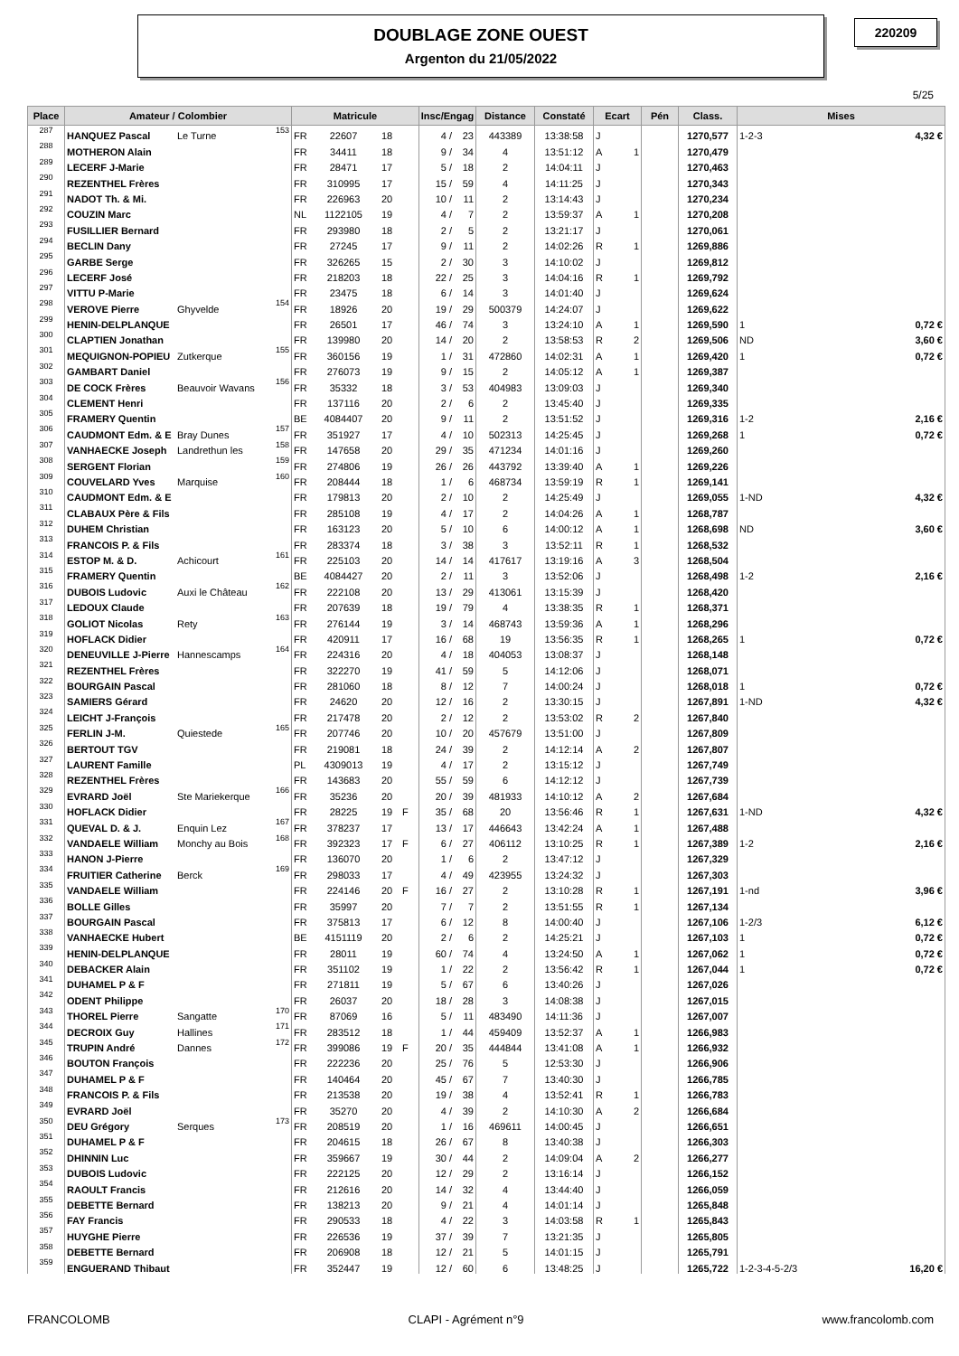DOUBLAGE ZONE OUEST
Argenton du 21/05/2022
220209
5/25
| Place | Amateur / Colombier | | | Matricule | | | | Insc/Engag | | Distance | Constaté | Ecart | | Pén | Class. | Mises | |
| --- | --- | --- | --- | --- | --- | --- | --- | --- | --- | --- | --- | --- | --- | --- | --- | --- | --- |
| 287 | HANQUEZ Pascal | Le Turne | 153 | FR | 22607 | 18 | | 4 / | 23 | 443389 | 13:38:58 | J | | | 1270,577 | 1-2-3 | 4,32 € |
| 288 | MOTHERON Alain | | | FR | 34411 | 18 | | 9 / | 34 | 4 | 13:51:12 | A | 1 | | 1270,479 | | |
| 289 | LECERF J-Marie | | | FR | 28471 | 17 | | 5 / | 18 | 2 | 14:04:11 | J | | | 1270,463 | | |
| 290 | REZENTHEL Frères | | | FR | 310995 | 17 | | 15 / | 59 | 4 | 14:11:25 | J | | | 1270,343 | | |
| 291 | NADOT Th. & Mi. | | | FR | 226963 | 20 | | 10 / | 11 | 2 | 13:14:43 | J | | | 1270,234 | | |
| 292 | COUZIN Marc | | | NL | 1122105 | 19 | | 4 / | 7 | 2 | 13:59:37 | A | 1 | | 1270,208 | | |
| 293 | FUSILLIER Bernard | | | FR | 293980 | 18 | | 2 / | 5 | 2 | 13:21:17 | J | | | 1270,061 | | |
| 294 | BECLIN Dany | | | FR | 27245 | 17 | | 9 / | 11 | 2 | 14:02:26 | R | 1 | | 1269,886 | | |
| 295 | GARBE Serge | | | FR | 326265 | 15 | | 2 / | 30 | 3 | 14:10:02 | J | | | 1269,812 | | |
| 296 | LECERF José | | | FR | 218203 | 18 | | 22 / | 25 | 3 | 14:04:16 | R | 1 | | 1269,792 | | |
| 297 | VITTU P-Marie | | | FR | 23475 | 18 | | 6 / | 14 | 3 | 14:01:40 | J | | | 1269,624 | | |
| 298 | VEROVE Pierre | Ghyvelde | 154 | FR | 18926 | 20 | | 19 / | 29 | 500379 | 14:24:07 | J | | | 1269,622 | | |
| 299 | HENIN-DELPLANQUE | | | FR | 26501 | 17 | | 46 / | 74 | 3 | 13:24:10 | A | 1 | | 1269,590 | 1 | 0,72 € |
| 300 | CLAPTIEN Jonathan | | | FR | 139980 | 20 | | 14 / | 20 | 2 | 13:58:53 | R | 2 | | 1269,506 | ND | 3,60 € |
| 301 | MEQUIGNON-POPIEU | Zutkerque | 155 | FR | 360156 | 19 | | 1 / | 31 | 472860 | 14:02:31 | A | 1 | | 1269,420 | 1 | 0,72 € |
| 302 | GAMBART Daniel | | | FR | 276073 | 19 | | 9 / | 15 | 2 | 14:05:12 | A | 1 | | 1269,387 | | |
| 303 | DE COCK Frères | Beauvoir Wavans | 156 | FR | 35332 | 18 | | 3 / | 53 | 404983 | 13:09:03 | J | | | 1269,340 | | |
| 304 | CLEMENT Henri | | | FR | 137116 | 20 | | 2 / | 6 | 2 | 13:45:40 | J | | | 1269,335 | | |
| 305 | FRAMERY Quentin | | | BE | 4084407 | 20 | | 9 / | 11 | 2 | 13:51:52 | J | | | 1269,316 | 1-2 | 2,16 € |
| 306 | CAUDMONT Edm. & E | Bray Dunes | 157 | FR | 351927 | 17 | | 4 / | 10 | 502313 | 14:25:45 | J | | | 1269,268 | 1 | 0,72 € |
| 307 | VANHAECKE Joseph | Landrethun les | 158 | FR | 147658 | 20 | | 29 / | 35 | 471234 | 14:01:16 | J | | | 1269,260 | | |
| 308 | SERGENT Florian | | 159 | FR | 274806 | 19 | | 26 / | 26 | 443792 | 13:39:40 | A | 1 | | 1269,226 | | |
| 309 | COUVELARD Yves | Marquise | 160 | FR | 208444 | 18 | | 1 / | 6 | 468734 | 13:59:19 | R | 1 | | 1269,141 | | |
| 310 | CAUDMONT Edm. & E | | | FR | 179813 | 20 | | 2 / | 10 | 2 | 14:25:49 | J | | | 1269,055 | 1-ND | 4,32 € |
| 311 | CLABAUX Père & Fils | | | FR | 285108 | 19 | | 4 / | 17 | 2 | 14:04:26 | A | 1 | | 1268,787 | | |
| 312 | DUHEM Christian | | | FR | 163123 | 20 | | 5 / | 10 | 6 | 14:00:12 | A | 1 | | 1268,698 | ND | 3,60 € |
| 313 | FRANCOIS P. & Fils | | | FR | 283374 | 18 | | 3 / | 38 | 3 | 13:52:11 | R | 1 | | 1268,532 | | |
| 314 | ESTOP M. & D. | Achicourt | 161 | FR | 225103 | 20 | | 14 / | 14 | 417617 | 13:19:16 | A | 3 | | 1268,504 | | |
| 315 | FRAMERY Quentin | | | BE | 4084427 | 20 | | 2 / | 11 | 3 | 13:52:06 | J | | | 1268,498 | 1-2 | 2,16 € |
| 316 | DUBOIS Ludovic | Auxi le Château | 162 | FR | 222108 | 20 | | 13 / | 29 | 413061 | 13:15:39 | J | | | 1268,420 | | |
| 317 | LEDOUX Claude | | | FR | 207639 | 18 | | 19 / | 79 | 4 | 13:38:35 | R | 1 | | 1268,371 | | |
| 318 | GOLIOT Nicolas | Rety | 163 | FR | 276144 | 19 | | 3 / | 14 | 468743 | 13:59:36 | A | 1 | | 1268,296 | | |
| 319 | HOFLACK Didier | | | FR | 420911 | 17 | | 16 / | 68 | 19 | 13:56:35 | R | 1 | | 1268,265 | 1 | 0,72 € |
| 320 | DENEUVILLE J-Pierre | Hannescamps | 164 | FR | 224316 | 20 | | 4 / | 18 | 404053 | 13:08:37 | J | | | 1268,148 | | |
| 321 | REZENTHEL Frères | | | FR | 322270 | 19 | | 41 / | 59 | 5 | 14:12:06 | J | | | 1268,071 | | |
| 322 | BOURGAIN Pascal | | | FR | 281060 | 18 | | 8 / | 12 | 7 | 14:00:24 | J | | | 1268,018 | 1 | 0,72 € |
| 323 | SAMIERS Gérard | | | FR | 24620 | 20 | | 12 / | 16 | 2 | 13:30:15 | J | | | 1267,891 | 1-ND | 4,32 € |
| 324 | LEICHT J-François | | | FR | 217478 | 20 | | 2 / | 12 | 2 | 13:53:02 | R | 2 | | 1267,840 | | |
| 325 | FERLIN J-M. | Quiestede | 165 | FR | 207746 | 20 | | 10 / | 20 | 457679 | 13:51:00 | J | | | 1267,809 | | |
| 326 | BERTOUT TGV | | | FR | 219081 | 18 | | 24 / | 39 | 2 | 14:12:14 | A | 2 | | 1267,807 | | |
| 327 | LAURENT Famille | | | PL | 4309013 | 19 | | 4 / | 17 | 2 | 13:15:12 | J | | | 1267,749 | | |
| 328 | REZENTHEL Frères | | | FR | 143683 | 20 | | 55 / | 59 | 6 | 14:12:12 | J | | | 1267,739 | | |
| 329 | EVRARD Joël | Ste Mariekerque | 166 | FR | 35236 | 20 | | 20 / | 39 | 481933 | 14:10:12 | A | 2 | | 1267,684 | | |
| 330 | HOFLACK Didier | | | FR | 28225 | 19 | F | 35 / | 68 | 20 | 13:56:46 | R | 1 | | 1267,631 | 1-ND | 4,32 € |
| 331 | QUEVAL D. & J. | Enquin Lez | 167 | FR | 378237 | 17 | | 13 / | 17 | 446643 | 13:42:24 | A | 1 | | 1267,488 | | |
| 332 | VANDAELE William | Monchy au Bois | 168 | FR | 392323 | 17 | F | 6 / | 27 | 406112 | 13:10:25 | R | 1 | | 1267,389 | 1-2 | 2,16 € |
| 333 | HANON J-Pierre | | | FR | 136070 | 20 | | 1 / | 6 | 2 | 13:47:12 | J | | | 1267,329 | | |
| 334 | FRUITIER Catherine | Berck | 169 | FR | 298033 | 17 | | 4 / | 49 | 423955 | 13:24:32 | J | | | 1267,303 | | |
| 335 | VANDAELE William | | | FR | 224146 | 20 | F | 16 / | 27 | 2 | 13:10:28 | R | 1 | | 1267,191 | 1-nd | 3,96 € |
| 336 | BOLLE Gilles | | | FR | 35997 | 20 | | 7 / | 7 | 2 | 13:51:55 | R | 1 | | 1267,134 | | |
| 337 | BOURGAIN Pascal | | | FR | 375813 | 17 | | 6 / | 12 | 8 | 14:00:40 | J | | | 1267,106 | 1-2/3 | 6,12 € |
| 338 | VANHAECKE Hubert | | | BE | 4151119 | 20 | | 2 / | 6 | 2 | 14:25:21 | J | | | 1267,103 | 1 | 0,72 € |
| 339 | HENIN-DELPLANQUE | | | FR | 28011 | 19 | | 60 / | 74 | 4 | 13:24:50 | A | 1 | | 1267,062 | 1 | 0,72 € |
| 340 | DEBACKER Alain | | | FR | 351102 | 19 | | 1 / | 22 | 2 | 13:56:42 | R | 1 | | 1267,044 | 1 | 0,72 € |
| 341 | DUHAMEL P & F | | | FR | 271811 | 19 | | 5 / | 67 | 6 | 13:40:26 | J | | | 1267,026 | | |
| 342 | ODENT Philippe | | | FR | 26037 | 20 | | 18 / | 28 | 3 | 14:08:38 | J | | | 1267,015 | | |
| 343 | THOREL Pierre | Sangatte | 170 | FR | 87069 | 16 | | 5 / | 11 | 483490 | 14:11:36 | J | | | 1267,007 | | |
| 344 | DECROIX Guy | Hallines | 171 | FR | 283512 | 18 | | 1 / | 44 | 459409 | 13:52:37 | A | 1 | | 1266,983 | | |
| 345 | TRUPIN André | Dannes | 172 | FR | 399086 | 19 | F | 20 / | 35 | 444844 | 13:41:08 | A | 1 | | 1266,932 | | |
| 346 | BOUTON François | | | FR | 222236 | 20 | | 25 / | 76 | 5 | 12:53:30 | J | | | 1266,906 | | |
| 347 | DUHAMEL P & F | | | FR | 140464 | 20 | | 45 / | 67 | 7 | 13:40:30 | J | | | 1266,785 | | |
| 348 | FRANCOIS P. & Fils | | | FR | 213538 | 20 | | 19 / | 38 | 4 | 13:52:41 | R | 1 | | 1266,783 | | |
| 349 | EVRARD Joël | | | FR | 35270 | 20 | | 4 / | 39 | 2 | 14:10:30 | A | 2 | | 1266,684 | | |
| 350 | DEU Grégory | Serques | 173 | FR | 208519 | 20 | | 1 / | 16 | 469611 | 14:00:45 | J | | | 1266,651 | | |
| 351 | DUHAMEL P & F | | | FR | 204615 | 18 | | 26 / | 67 | 8 | 13:40:38 | J | | | 1266,303 | | |
| 352 | DHINNIN Luc | | | FR | 359667 | 19 | | 30 / | 44 | 2 | 14:09:04 | A | 2 | | 1266,277 | | |
| 353 | DUBOIS Ludovic | | | FR | 222125 | 20 | | 12 / | 29 | 2 | 13:16:14 | J | | | 1266,152 | | |
| 354 | RAOULT Francis | | | FR | 212616 | 20 | | 14 / | 32 | 4 | 13:44:40 | J | | | 1266,059 | | |
| 355 | DEBETTE Bernard | | | FR | 138213 | 20 | | 9 / | 21 | 4 | 14:01:14 | J | | | 1265,848 | | |
| 356 | FAY Francis | | | FR | 290533 | 18 | | 4 / | 22 | 3 | 14:03:58 | R | 1 | | 1265,843 | | |
| 357 | HUYGHE Pierre | | | FR | 226536 | 19 | | 37 / | 39 | 7 | 13:21:35 | J | | | 1265,805 | | |
| 358 | DEBETTE Bernard | | | FR | 206908 | 18 | | 12 / | 21 | 5 | 14:01:15 | J | | | 1265,791 | | |
| 359 | ENGUERAND Thibaut | | | FR | 352447 | 19 | | 12 / | 60 | 6 | 13:48:25 | J | | | 1265,722 | 1-2-3-4-5-2/3 | 16,20 € |
FRANCOLOMB CLAPI - Agrément n°9 www.francolomb.com